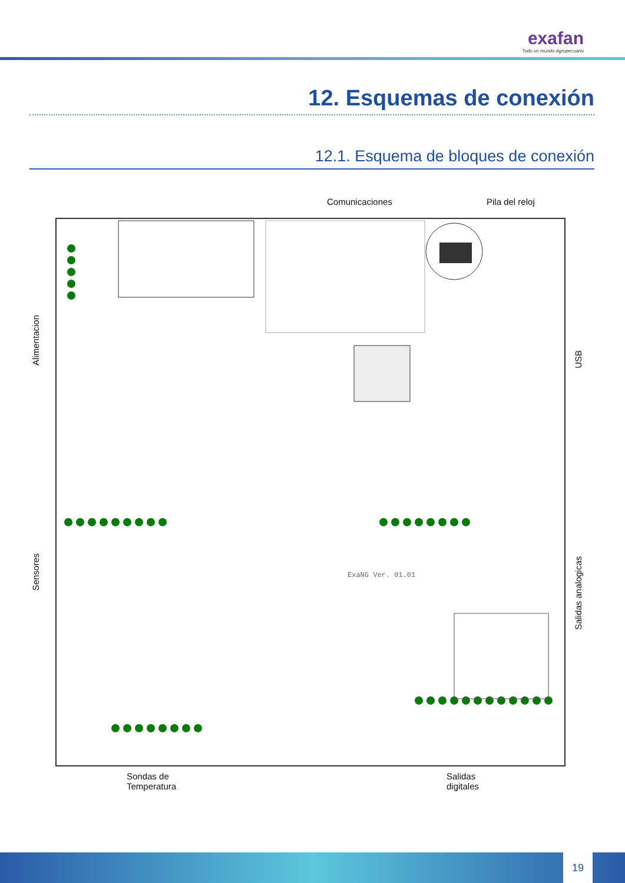exafan
Todo un mundo Agropecuario
12. Esquemas de conexión
12.1. Esquema de bloques de conexión
Comunicaciones Pila del reloj
Alimentacion
Sensores
USB
Salidas analogicas
ExaNG Ver. 01.01
Sondas de
Temperatura
Salidas
digitales
19